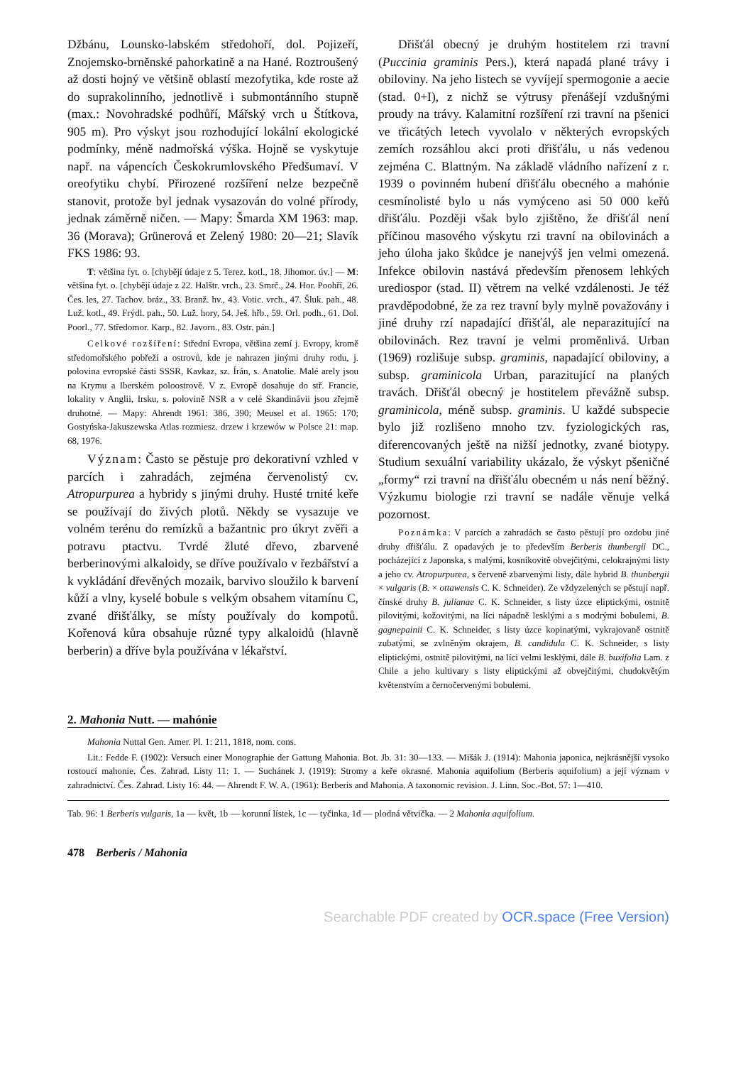Džbánu, Lounsko-labském středohoří, dol. Pojizeří, Znojemsko-brněnské pahorkatině a na Hané. Roztroušený až dosti hojný ve většině oblastí mezofytika, kde roste až do suprakolinního, jednotlivě i submontánního stupně (max.: Novohradské podhůří, Mářský vrch u Štítkova, 905 m). Pro výskyt jsou rozhodující lokální ekologické podmínky, méně nadmořská výška. Hojně se vyskytuje např. na vápencích Českokrumlovského Předšumaví. V oreofytiku chybí. Přirozené rozšíření nelze bezpečně stanovit, protože byl jednak vysazován do volné přírody, jednak záměrně ničen. — Mapy: Šmarda XM 1963: map. 36 (Morava); Grünerová et Zelený 1980: 20—21; Slavík FKS 1986: 93.
T: většina fyt. o. [chybějí údaje z 5. Terez. kotl., 18. Jihomor. úv.] — M: většina fyt. o. [chybějí údaje z 22. Halštr. vrch., 23. Smrč., 24. Hor. Poohří, 26. Čes. les, 27. Tachov. bráz., 33. Branž. hv., 43. Votic. vrch., 47. Šluk. pah., 48. Luž. kotl., 49. Frýdl. pah., 50. Luž. hory, 54. Ješ. hřb., 59. Orl. podh., 61. Dol. Poorl., 77. Středomor. Karp., 82. Javorn., 83. Ostr. pán.]
Celkové rozšíření: Střední Evropa, většina zemí j. Evropy, kromě středomořského pobřeží a ostrovů, kde je nahrazen jinými druhy rodu, j. polovina evropské části SSSR, Kavkaz, sz. Írán, s. Anatolie. Malé arely jsou na Krymu a Iberském poloostrově. V z. Evropě dosahuje do stř. Francie, lokality v Anglii, Irsku, s. polovině NSR a v celé Skandinávii jsou zřejmě druhotné. — Mapy: Ahrendt 1961: 386, 390; Meusel et al. 1965: 170; Gostyńska-Jakuszewska Atlas rozmiesz. drzew i krzewów w Polsce 21: map. 68, 1976.
Význam: Často se pěstuje pro dekorativní vzhled v parcích i zahradách, zejména červenolistý cv. Atropurpurea a hybridy s jinými druhy. Husté trnité keře se používají do živých plotů. Někdy se vysazuje ve volném terénu do remízků a bažantnic pro úkryt zvěři a potravu ptactvu. Tvrdé žluté dřevo, zbarvené berberinovými alkaloidy, se dříve používalo v řezbářství a k vykládání dřevěných mozaik, barvivo sloužilo k barvení kůží a vlny, kyselé bobule s velkým obsahem vitamínu C, zvané dřišťálky, se místy používaly do kompotů. Kořenová kůra obsahuje různé typy alkaloidů (hlavně berberin) a dříve byla používána v lékařství.
Dřišťál obecný je druhým hostitelem rzi travní (Puccinia graminis Pers.), která napadá plané trávy i obiloviny. Na jeho listech se vyvíjejí spermogonie a aecie (stad. 0+I), z nichž se výtrusy přenášejí vzdušnými proudy na trávy. Kalamitní rozšíření rzi travní na pšenici ve třicátých letech vyvolalo v některých evropských zemích rozsáhlou akci proti dřišťálu, u nás vedenou zejména C. Blattným. Na základě vládního nařízení z r. 1939 o povinném hubení dřišťálu obecného a mahónie cesmínolisté bylo u nás vymýceno asi 50 000 keřů dřišťálu. Později však bylo zjištěno, že dřišťál není příčinou masového výskytu rzi travní na obilovinách a jeho úloha jako škůdce je nanejvýš jen velmi omezená. Infekce obilovin nastává především přenosem lehkých urediospor (stad. II) větrem na velké vzdálenosti. Je též pravděpodobné, že za rez travní byly mylně považovány i jiné druhy rzí napadající dřišťál, ale neparazitující na obilovinách. Rez travní je velmi proměnlivá. Urban (1969) rozlišuje subsp. graminis, napadající obiloviny, a subsp. graminicola Urban, parazitující na planých travách. Dřišťál obecný je hostitelem převážně subsp. graminicola, méně subsp. graminis. U každé subspecie bylo již rozlišeno mnoho tzv. fyziologických ras, diferencovaných ještě na nižší jednotky, zvané biotypy. Studium sexuální variability ukázalo, že výskyt pšeničné „formy“ rzi travní na dřišťálu obecném u nás není běžný. Výzkumu biologie rzi travní se nadále věnuje velká pozornost.
Poznámka: V parcích a zahradách se často pěstují pro ozdobu jiné druhy dřišťálu. Z opadavých je to především Berberis thunbergii DC., pocházející z Japonska, s malými, kosníkovitě obvejčitými, celokrajnými listy a jeho cv. Atropurpurea, s červeně zbarvenými listy, dále hybrid B. thunbergii × vulgaris (B. × ottawensis C. K. Schneider). Ze vždyzelených se pěstují např. čínské druhy B. julianae C. K. Schneider, s listy úzce eliptickými, ostnitě pilovitými, kožovitými, na líci nápadně lesklými a s modrými bobulemi, B. gagnepainii C. K. Schneider, s listy úzce kopinatými, vykrajovaně ostnitě zubatými, se zvlněným okrajem, B. candidula C. K. Schneider, s listy eliptickými, ostnitě pilovitými, na líci velmi lesklými, dále B. buxifolia Lam. z Chile a jeho kultivary s listy eliptickými až obvejčitými, chudokvětým květenstvím a černočervenými bobulemi.
2. Mahonia Nutt. — mahónie
Mahonia Nuttal Gen. Amer. Pl. 1: 211, 1818, nom. cons.
Lit.: Fedde F. (1902): Versuch einer Monographie der Gattung Mahonia. Bot. Jb. 31: 30—133. — Mišák J. (1914): Mahonia japonica, nejkrásnější vysoko rostoucí mahonie. Čes. Zahrad. Listy 11: 1. — Suchánek J. (1919): Stromy a keře okrasné. Mahonia aquifolium (Berberis aquifolium) a její význam v zahradnictví. Čes. Zahrad. Listy 16: 44. — Ahrendt F. W. A. (1961): Berberis and Mahonia. A taxonomic revision. J. Linn. Soc.-Bot. 57: 1—410.
Tab. 96: 1 Berberis vulgaris, 1a — květ, 1b — korunní lístek, 1c — tyčinka, 1d — plodná větvička. — 2 Mahonia aquifolium.
478 Berberis / Mahonia
Searchable PDF created by OCR.space (Free Version)